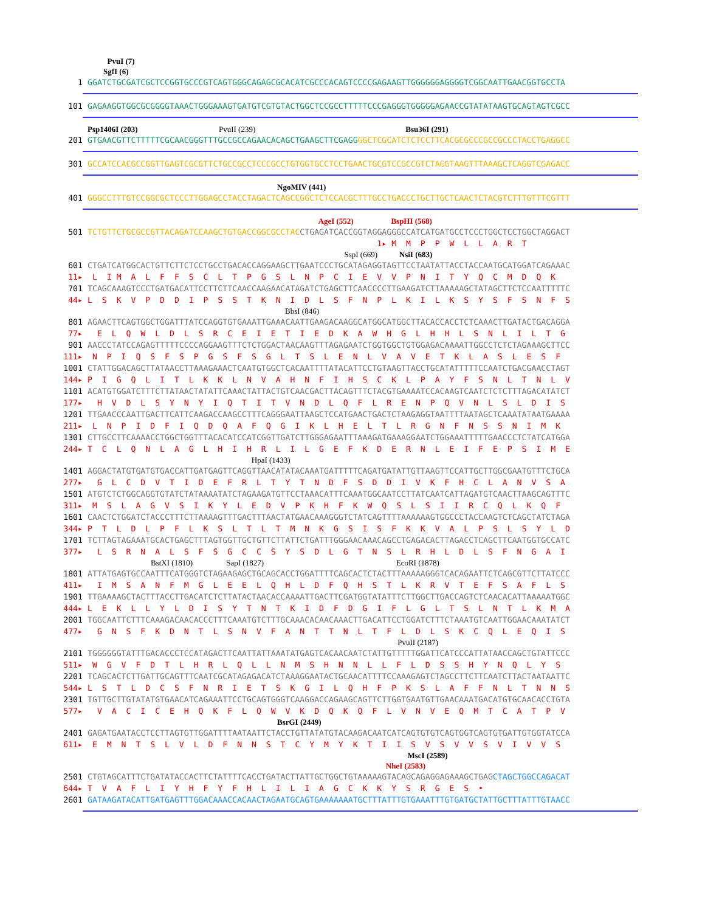PvuI (7) SgfI (6)
1 GGATCTGCGATCGCTCCGGTGCCCGTCAGTGGGCAGAGCGCACATCGCCCACAGTCCCCGAGAAGTTGGGGGGAGGGGTCGGCAATTGAACGGTGCCTA
101 GAGAAGGTGGCGCGGGGTAAACTGGGAAAGTGATGTCGTGTACTGGCTCCGCCTTTTTCCCGAGGGTGGGGGAGAACCGTATATAAGTGCAGTAGTCGCC
Psp1406I (203) PvuII (239) Bsu36I (291)
201 GTGAACGTTCTTTTTCGCAACGGGTTTGCCGCCAGAACACAGCTGAAGCTTCGAGG GGCTCGCATCTCTCCTTCACGCGCCCGCCGCCCTACCTGAGGCC
301 GCCATCCACGCCGGTTGAGTCGCGTTCTGCCGCCTCCCGCCTGTGGTGCCTCCTGAACTGCGTCCGCCGTCTAGGTAAGTTTAAAGCTCAGGTCGAGACC
NgoMIV (441)
401 GGGCCTTTGTCCGGCGCTCCCTTGGAGCCTACCTAGACTCAGCCGGCTCTCCACGCTTTGCCTGACCCTGCTTGCTCAACTCTACGTCTTTGTTTCGTTT
AgeI (552) BspHI (568)
501 TCTGTTCTGCGCCGTTACAGATCCAAGCTGTGACCGGCGCCTAC CTGAGATCACCGGTAGGAGGGCCATCATGATGCCTCCCTGGCTCCTGGCTAGGACT
1▸ M M P P W L L A R T
SspI (669) NsiI (683)
601 CTGATCATGGCACTGTTCTTCTCCTGCCTGACACCAGGAAGCTTGAATCCCTGCATAGAGGTAGTTCCTAATATTACCTACCAATGCATGGATCAGAAAC
11▸ L I M A L F F S C L T P G S L N P C I E V V P N I T Y Q C M D Q K
701 TCAGCAAAGTCCCTGATGACATTCCTTCTTCAACCAAGAACATAGATCTGAGCTTCAACCCCTTGAAGATCTTAAAAAGCTATAGCTTCTCCAATTTTTC
44▸ L S K V P D D I P S S T K N I D L S F N P L K I L K S Y S F S N F S
BbsI (846)
801 AGAACTTCAGTGGCTGGATTTATCCAGGTGTGAAATTGAAACAATTGAAGACAAGGCATGGCATGGCTTACACCACCTCTCAAACTTGATACTGACAGGA
77▸ E L Q W L D L S R C E I E T I E D K A W H G L H H L S N L I L T G
901 AACCCTATCCAGAGTTTTTCCCCAGGAAGTTTCTCTGGACTAACAAGTTTAGAGAATCTGGTGGCTGTGGAGACAAAATTGGCCTCTCTAGAAAGCTTCC
111▸ N P I Q S F S P G S F S G L T S L E N L V A V E T K L A S L E S F
1001 CTATTGGACAGCTTATAACCTTAAAGAAACTCAATGTGGCTCACAATTTTATACATTCCTGTAAGTTACCTGCATATTTTTCCAATCTGACGAACCTAGT
144▸ P I G Q L I T L K K L N V A H N F I H S C K L P A Y F S N L T N L V
1101 ACATGTGGATCTTTCTTATAACTATATTCAAACTATTACTGTCAACGACTTACAGTTTCTACGTGAAAATCCACAAGTCAATCTCTCTTTAGACATATCT
177▸ H V D L S Y N Y I Q T I T V N D L Q F L R E N P Q V N L S L D I S
1201 TTGAACCCAATTGACTTCATTCAAGACCAAGCCTTTCAGGGAATTAAGCTCCATGAACTGACTCTAAGAGGTAATTTTAATAGCTCAAATATAATGAAAA
211▸ L N P I D F I Q D Q A F Q G I K L H E L T L R G N F N S S N I M K
1301 CTTGCCTTCAAAACCTGGCTGGTTTACACATCCATCGGTTGATCTTGGGAGAATTTAAAGATGAAAGGAATCTGGAAATTTTTGAACCCTCTATCATGGA
244▸ T C L Q N L A G L H I H R L I L G E F K D E R N L E I F E P S I M E
HpaI (1433)
1401 AGGACTATGTGATGTGACCATTGATGAGTTCAGGTTAACATATACAAATGATTTTTCAGATGATATTGTTAAGTTCCATTGCTTGGCGAATGTTTCTGCA
277▸ G L C D V T I D E F R L T Y T N D F S D D I V K F H C L A N V S A
1501 ATGTCTCTGGCAGGTGTATCTATAAAATATCTAGAAGATGTTCCTAAACATTTCAAATGGCAATCCTTATCAATCATTAGATGTCAACTTAAGCAGTTTC
311▸ M S L A G V S I K Y L E D V P K H F K W Q S L S I I R C Q L K Q F
1601 CAACTCTGGATCTACCCTTTCTTAAAAGTTTGACTTTAACTATGAACAAAGGGTCTATCAGTTTTAAAAAAGTGGCCCTACCAAGTCTCAGCTATCTAGA
344▸ P T L D L P F L K S L T L T M N K G S I S F K K V A L P S L S Y L D
1701 TCTTAGTAGAAATGCACTGAGCTTTAGTGGTTGCTGTTCTTATTCTGATTTGGGAACAAACAGCCTGAGACACTTAGACCTCAGCTTCAATGGTGCCATC
377▸ L S R N A L S F S G C C S Y S D L G T N S L R H L D L S F N G A I
BstXI (1810) SapI (1827) EcoRI (1878)
1801 ATTATGAGTGCCAATTTCATGGGTCTAGAAGAGCTGCAGCACCTGGATTTTCAGCACTCTACTTTAAAAAGGGTCACAGAATTCTCAGCGTTCTTATCCC
411▸ I M S A N F M G L E E L Q H L D F Q H S T L K R V T E F S A F L S
1901 TTGAAAAGCTACTTTACCTTGACATCTCTTATACTAACACCAAAATTGACTTCGATGGTATATTTCTTGGCTTGACCAGTCTCAACACATTAAAAATGGC
444▸ L E K L L Y L D I S Y T N T K I D F D G I F L G L T S L N T L K M A
2001 TGGCAATTCTTTCAAAGACAACACCCTTTCAAATGTCTTTGCAAACACAACAAACTTGACATTCCTGGATCTTTCTAAATGTCAATTGGAACAAATATCT
477▸ G N S F K D N T L S N V F A N T T N L T F L D L S K C Q L E Q I S
PvuII (2187)
2101 TGGGGGGTATTTGACACCCTCCATAGACTTCAATTATTAAATATGAGTCACAACAATCTATTGTTTTTGGATTCATCCCATTATAACCAGCTGTATTCCC
511▸ W G V F D T L H R L Q L L N M S H N N L L F L D S S H Y N Q L Y S
2201 TCAGCACTCTTGATTGCAGTTTCAATCGCATAGAGACATCTAAAGGAATACTGCAACATTTTCCAAAGAGTCTAGCCTTCTTCAATCTTACTAATAATTC
544▸ L S T L D C S F N R I E T S K G I L Q H F P K S L A F F N L T N N S
2301 TGTTGCTTGTATATGTGAACATCAGAAATTCCTGCAGTGGGTCAAGGACCAGAAGCAGTTCTTGGTGAATGTTGAACAAATGACATGTGCAACACCTGTA
577▸ V A C I C E H Q K F L Q W V K D Q K Q F L V N V E Q M T C A T P V
BsrGI (2449)
2401 GAGATGAATACCTCCTTAGTGTTGGATTTTAATAATTCTACCTGTTATATGTACAAGACAATCATCAGTGTGTCAGTGGTCAGTGTGATTGTGGTATCCA
611▸ E M N T S L V L D F N N S T C Y M Y K T I I S V S V V S V I V V S
MscI (2589) NheI (2583)
2501 CTGTAGCATTTCTGATATACCACTTCTATTTTCACCTGATACTTATTGCTGGCTGTAAAAAGTACAGCAGAGGAGAAAGCTGAG CTAGCTGGCCAGACAT
644▸ T V A F L I Y H F Y F H L I L I A G C K K Y S R G E S •
2601 GATAAGATACATTGATGAGTTTGGACAAACCACAACTAGAATGCAGTGAAAAAAATGCTTTATTTGTGAAATTTGTGATGCTATTGCTTTATTTGTAACC